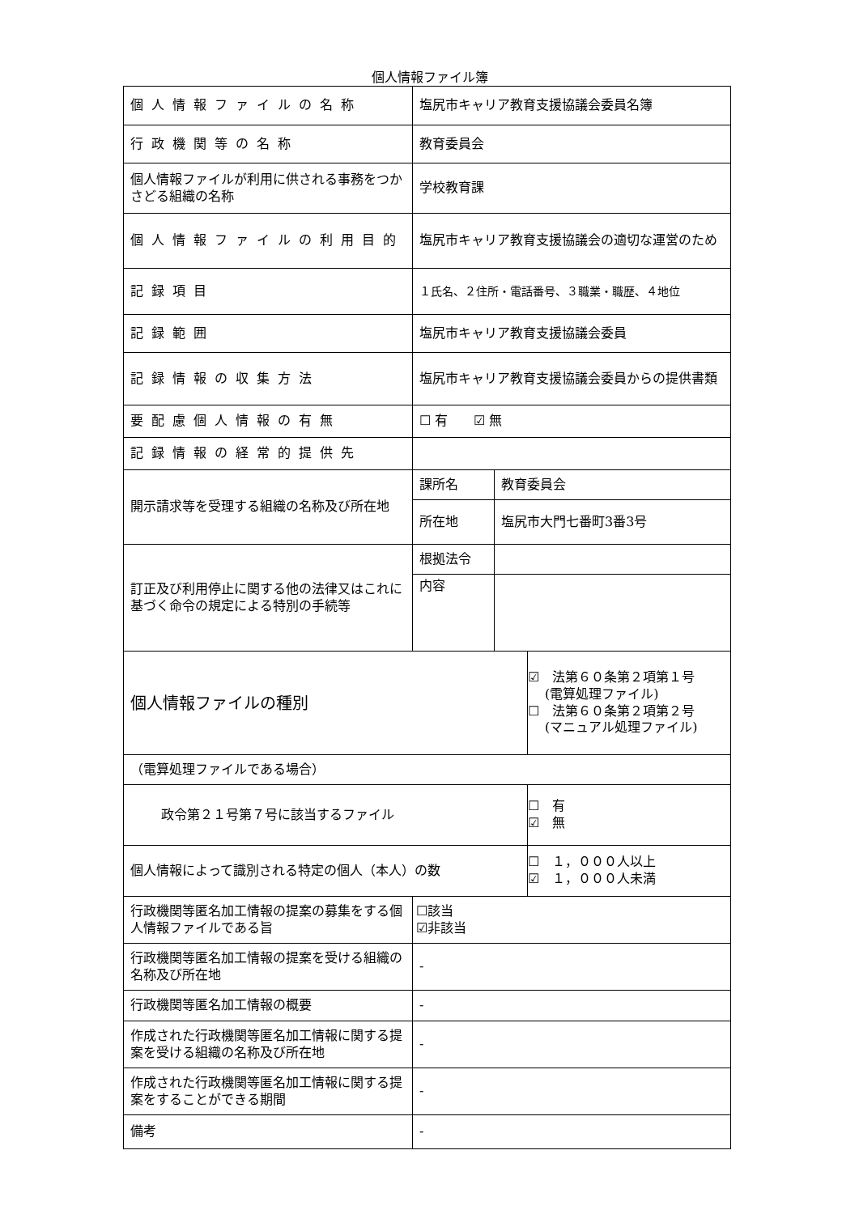個人情報ファイル簿
| 個人情報ファイルの名称 | 塩尻市キャリア教育支援協議会委員名簿 | | |
| 行政機関等の名称 | 教育委員会 | | |
| 個人情報ファイルが利用に供される事務をつかさどる組織の名称 | 学校教育課 | | |
| 個人情報ファイルの利用目的 | 塩尻市キャリア教育支援協議会の適切な運営のため | | |
| 記録項目 | １氏名、２住所・電話番号、３職業・職歴、４地位 | | |
| 記録範囲 | 塩尻市キャリア教育支援協議会委員 | | |
| 記録情報の収集方法 | 塩尻市キャリア教育支援協議会委員からの提供書類 | | |
| 要配慮個人情報の有無 | ☐ 有 ☑ 無 | | |
| 記録情報の経常的提供先 | | | |
| 開示請求等を受理する組織の名称及び所在地 | 課所名 | 教育委員会 | |
| | 所在地 | 塩尻市大門七番町3番3号 | |
| 訂正及び利用停止に関する他の法律又はこれに基づく命令の規定による特別の手続等 | 根拠法令 | | |
| | 内容 | | |
| 個人情報ファイルの種別 | | | ☑ 法第６０条第２項第１号 (電算処理ファイル) ☐ 法第６０条第２項第２号 (マニュアル処理ファイル) |
| （電算処理ファイルである場合） | | | |
| 政令第２１号第７号に該当するファイル | | | ☐ 有 ☑ 無 |
| 個人情報によって識別される特定の個人（本人）の数 | | | ☐ １，０００人以上 ☑ １，０００人未満 |
| 行政機関等匿名加工情報の提案の募集をする個人情報ファイルである旨 | ☐該当 ☑非該当 | | |
| 行政機関等匿名加工情報の提案を受ける組織の名称及び所在地 | - | | |
| 行政機関等匿名加工情報の概要 | - | | |
| 作成された行政機関等匿名加工情報に関する提案を受ける組織の名称及び所在地 | - | | |
| 作成された行政機関等匿名加工情報に関する提案をすることができる期間 | - | | |
| 備考 | - | | |